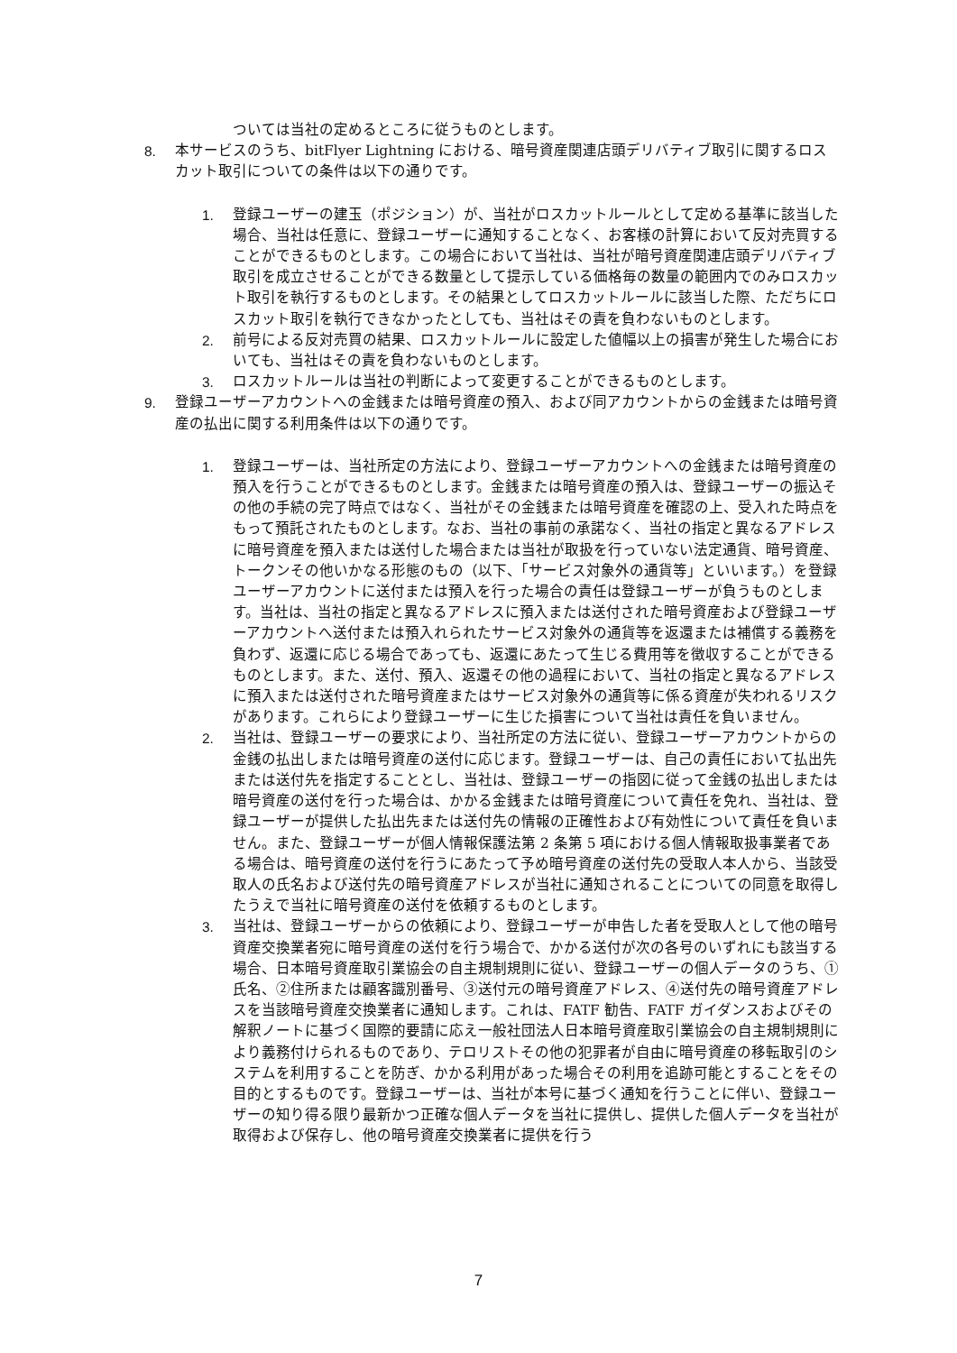ついては当社の定めるところに従うものとします。
8. 本サービスのうち、bitFlyer Lightning における、暗号資産関連店頭デリバティブ取引に関するロスカット取引についての条件は以下の通りです。
1. 登録ユーザーの建玉（ポジション）が、当社がロスカットルールとして定める基準に該当した場合、当社は任意に、登録ユーザーに通知することなく、お客様の計算において反対売買することができるものとします。この場合において当社は、当社が暗号資産関連店頭デリバティブ取引を成立させることができる数量として提示している価格毎の数量の範囲内でのみロスカット取引を執行するものとします。その結果としてロスカットルールに該当した際、ただちにロスカット取引を執行できなかったとしても、当社はその責を負わないものとします。
2. 前号による反対売買の結果、ロスカットルールに設定した値幅以上の損害が発生した場合においても、当社はその責を負わないものとします。
3. ロスカットルールは当社の判断によって変更することができるものとします。
9. 登録ユーザーアカウントへの金銭または暗号資産の預入、および同アカウントからの金銭または暗号資産の払出に関する利用条件は以下の通りです。
1. 登録ユーザーは、当社所定の方法により、登録ユーザーアカウントへの金銭または暗号資産の預入を行うことができるものとします。金銭または暗号資産の預入は、登録ユーザーの振込その他の手続の完了時点ではなく、当社がその金銭または暗号資産を確認の上、受入れた時点をもって預託されたものとします。なお、当社の事前の承諾なく、当社の指定と異なるアドレスに暗号資産を預入または送付した場合または当社が取扱を行っていない法定通貨、暗号資産、トークンその他いかなる形態のもの（以下、「サービス対象外の通貨等」といいます。）を登録ユーザーアカウントに送付または預入を行った場合の責任は登録ユーザーが負うものとします。当社は、当社の指定と異なるアドレスに預入または送付された暗号資産および登録ユーザーアカウントへ送付または預入れられたサービス対象外の通貨等を返還または補償する義務を負わず、返還に応じる場合であっても、返還にあたって生じる費用等を徴収することができるものとします。また、送付、預入、返還その他の過程において、当社の指定と異なるアドレスに預入または送付された暗号資産またはサービス対象外の通貨等に係る資産が失われるリスクがあります。これらにより登録ユーザーに生じた損害について当社は責任を負いません。
2. 当社は、登録ユーザーの要求により、当社所定の方法に従い、登録ユーザーアカウントからの金銭の払出しまたは暗号資産の送付に応じます。登録ユーザーは、自己の責任において払出先または送付先を指定することとし、当社は、登録ユーザーの指図に従って金銭の払出しまたは暗号資産の送付を行った場合は、かかる金銭または暗号資産について責任を免れ、当社は、登録ユーザーが提供した払出先または送付先の情報の正確性および有効性について責任を負いません。また、登録ユーザーが個人情報保護法第 2 条第 5 項における個人情報取扱事業者である場合は、暗号資産の送付を行うにあたって予め暗号資産の送付先の受取人本人から、当該受取人の氏名および送付先の暗号資産アドレスが当社に通知されることについての同意を取得したうえで当社に暗号資産の送付を依頼するものとします。
3. 当社は、登録ユーザーからの依頼により、登録ユーザーが申告した者を受取人として他の暗号資産交換業者宛に暗号資産の送付を行う場合で、かかる送付が次の各号のいずれにも該当する場合、日本暗号資産取引業協会の自主規制規則に従い、登録ユーザーの個人データのうち、①氏名、②住所または顧客識別番号、③送付元の暗号資産アドレス、④送付先の暗号資産アドレスを当該暗号資産交換業者に通知します。これは、FATF 勧告、FATF ガイダンスおよびその解釈ノートに基づく国際的要請に応え一般社団法人日本暗号資産取引業協会の自主規制規則により義務付けられるものであり、テロリストその他の犯罪者が自由に暗号資産の移転取引のシステムを利用することを防ぎ、かかる利用があった場合その利用を追跡可能とすることをその目的とするものです。登録ユーザーは、当社が本号に基づく通知を行うことに伴い、登録ユーザーの知り得る限り最新かつ正確な個人データを当社に提供し、提供した個人データを当社が取得および保存し、他の暗号資産交換業者に提供を行う
7